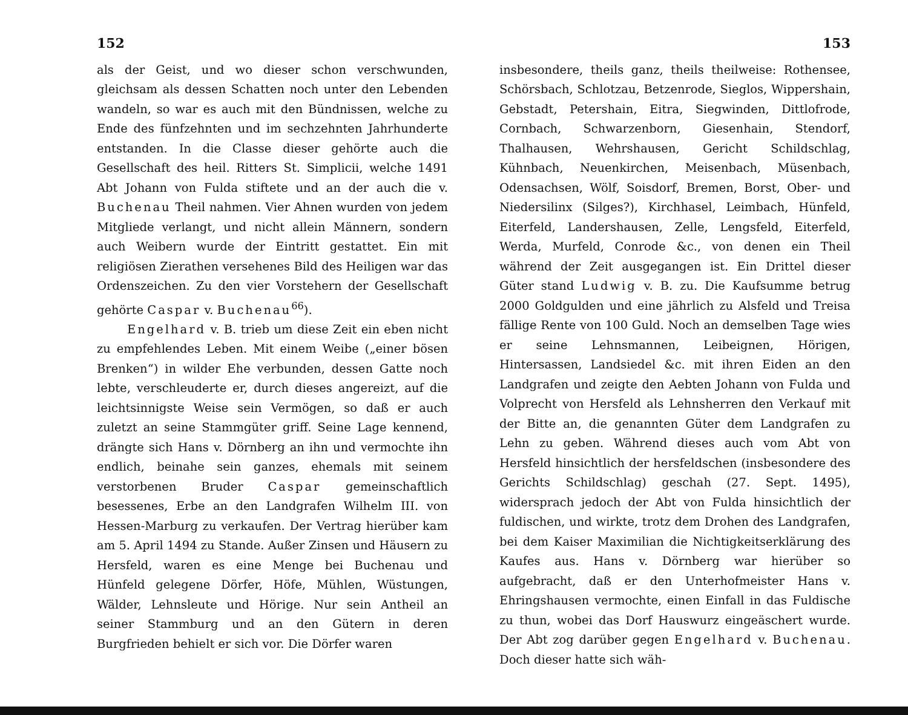152
als der Geist, und wo dieser schon verschwunden, gleichsam als dessen Schatten noch unter den Lebenden wandeln, so war es auch mit den Bündnissen, welche zu Ende des fünfzehnten und im sechzehnten Jahrhunderte entstanden. In die Classe dieser gehörte auch die Gesellschaft des heil. Ritters St. Simplicii, welche 1491 Abt Johann von Fulda stiftete und an der auch die v. Buchenau Theil nahmen. Vier Ahnen wurden von jedem Mitgliede verlangt, und nicht allein Männern, sondern auch Weibern wurde der Eintritt gestattet. Ein mit religiösen Zierathen versehenes Bild des Heiligen war das Ordenszeichen. Zu den vier Vorstehern der Gesellschaft gehörte Caspar v. Buchenau<sup>66</sup>).
Engelhard v. B. trieb um diese Zeit ein eben nicht zu empfehlendes Leben. Mit einem Weibe („einer bösen Brenken“) in wilder Ehe verbunden, dessen Gatte noch lebte, verschleuderte er, durch dieses angereizt, auf die leichtsinnigste Weise sein Vermögen, so daß er auch zuletzt an seine Stammgüter griff. Seine Lage kennend, drängte sich Hans v. Dörnberg an ihn und vermochte ihn endlich, beinahe sein ganzes, ehemals mit seinem verstorbenen Bruder Caspar gemeinschaftlich besessenes, Erbe an den Landgrafen Wilhelm III. von Hessen-Marburg zu verkaufen. Der Vertrag hierüber kam am 5. April 1494 zu Stande. Außer Zinsen und Häusern zu Hersfeld, waren es eine Menge bei Buchenau und Hünfeld gelegene Dörfer, Höfe, Mühlen, Wüstungen, Wälder, Lehnsleute und Hörige. Nur sein Antheil an seiner Stammburg und an den Gütern in deren Burgfrieden behielt er sich vor. Die Dörfer waren
153
insbesondere, theils ganz, theils theilweise: Rothensee, Schörsbach, Schlotzau, Betzenrode, Sieglos, Wippershain, Gebstadt, Petershain, Eitra, Siegwinden, Dittlofrode, Cornbach, Schwarzenborn, Giesenhain, Stendorf, Thalhausen, Wehrshausen, Gericht Schildschlag, Kühnbach, Neuenkirchen, Meisenbach, Müsenbach, Odensachsen, Wölf, Soisdorf, Bremen, Borst, Ober- und Niedersilinx (Silges?), Kirchhasel, Leimbach, Hünfeld, Eiterfeld, Landershausen, Zelle, Lengsfeld, Eiterfeld, Werda, Murfeld, Conrode &c., von denen ein Theil während der Zeit ausgegangen ist. Ein Drittel dieser Güter stand Ludwig v. B. zu. Die Kaufsumme betrug 2000 Goldgulden und eine jährlich zu Alsfeld und Treisa fällige Rente von 100 Guld. Noch an demselben Tage wies er seine Lehnsmannen, Leibeignen, Hörigen, Hintersassen, Landsiedel &c. mit ihren Eiden an den Landgrafen und zeigte den Aebten Johann von Fulda und Volprecht von Hersfeld als Lehnsherren den Verkauf mit der Bitte an, die genannten Güter dem Landgrafen zu Lehn zu geben. Während dieses auch vom Abt von Hersfeld hinsichtlich der hersfeldschen (insbesondere des Gerichts Schildschlag) geschah (27. Sept. 1495), widersprach jedoch der Abt von Fulda hinsichtlich der fuldischen, und wirkte, trotz dem Drohen des Landgrafen, bei dem Kaiser Maximilian die Nichtigkeitserklärung des Kaufes aus. Hans v. Dörnberg war hierüber so aufgebracht, daß er den Unterhofmeister Hans v. Ehringshausen vermochte, einen Einfall in das Fuldische zu thun, wobei das Dorf Hauswurz eingeäschert wurde. Der Abt zog darüber gegen Engelhard v. Buchenau. Doch dieser hatte sich wäh-